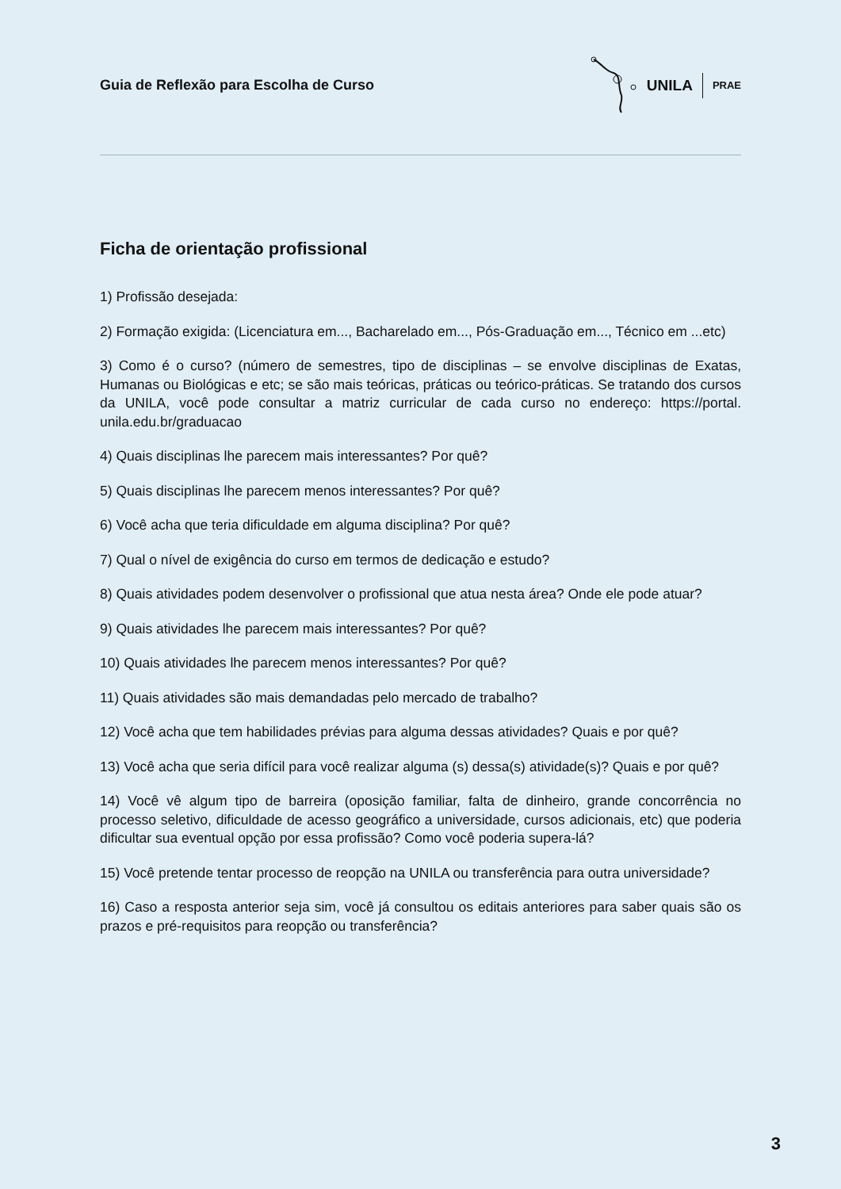Guia de Reflexão para Escolha de Curso
UNILA PRAE
Ficha de orientação profissional
1) Profissão desejada:
2) Formação exigida: (Licenciatura em..., Bacharelado em..., Pós-Graduação em..., Técnico em ...etc)
3) Como é o curso? (número de semestres, tipo de disciplinas – se envolve disciplinas de Exatas, Humanas ou Biológicas e etc; se são mais teóricas, práticas ou teórico-práticas. Se tratando dos cursos da UNILA, você pode consultar a matriz curricular de cada curso no endereço: https://portal. unila.edu.br/graduacao
4) Quais disciplinas lhe parecem mais interessantes? Por quê?
5) Quais disciplinas lhe parecem menos interessantes? Por quê?
6) Você acha que teria dificuldade em alguma disciplina? Por quê?
7) Qual o nível de exigência do curso em termos de dedicação e estudo?
8) Quais atividades podem desenvolver o profissional que atua nesta área? Onde ele pode atuar?
9) Quais atividades lhe parecem mais interessantes? Por quê?
10) Quais atividades lhe parecem menos interessantes? Por quê?
11) Quais atividades são mais demandadas pelo mercado de trabalho?
12) Você acha que tem habilidades prévias para alguma dessas atividades? Quais e por quê?
13) Você acha que seria difícil para você realizar alguma (s) dessa(s) atividade(s)? Quais e por quê?
14) Você vê algum tipo de barreira (oposição familiar, falta de dinheiro, grande concorrência no processo seletivo, dificuldade de acesso geográfico a universidade, cursos adicionais, etc) que poderia dificultar sua eventual opção por essa profissão? Como você poderia supera-lá?
15) Você pretende tentar processo de reopção na UNILA ou transferência para outra universidade?
16) Caso a resposta anterior seja sim, você já consultou os editais anteriores para saber quais são os prazos e pré-requisitos para reopção ou transferência?
3